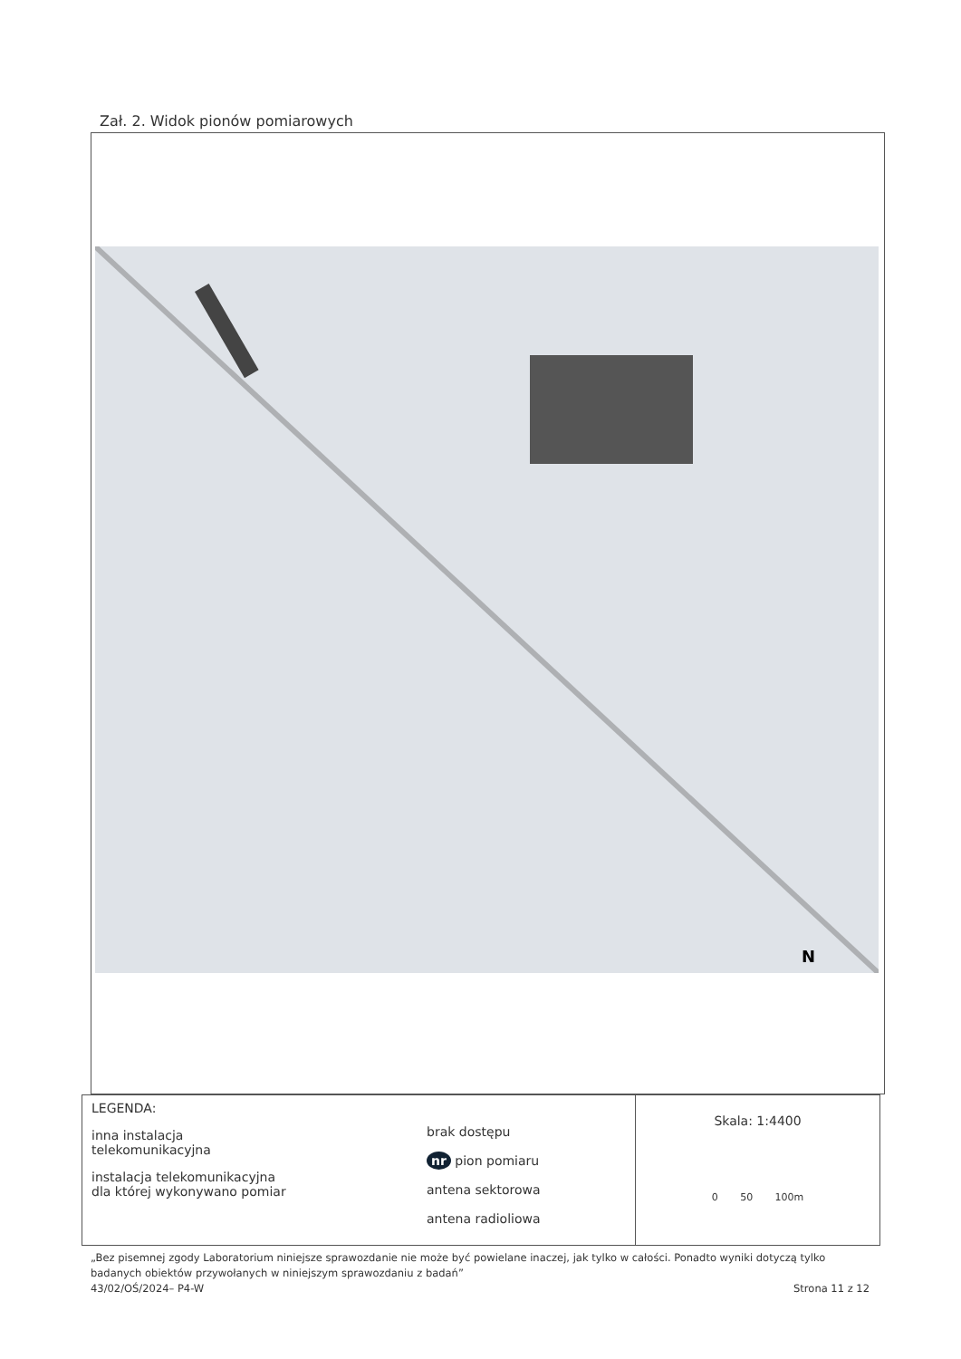Zał. 2. Widok pionów pomiarowych
N
LEGENDA:
inna instalacja
telekomunikacyjna
instalacja telekomunikacyjna
dla której wykonywano pomiar
brak dostępu
nr pion pomiaru
antena sektorowa
antena radioliowa
Skala: 1:4400
0 50 100m
„Bez pisemnej zgody Laboratorium niniejsze sprawozdanie nie może być powielane inaczej, jak tylko w całości. Ponadto wyniki dotyczą tylko badanych obiektów przywołanych w niniejszym sprawozdaniu z badań”
43/02/OŚ/2024– P4-W Strona 11 z 12